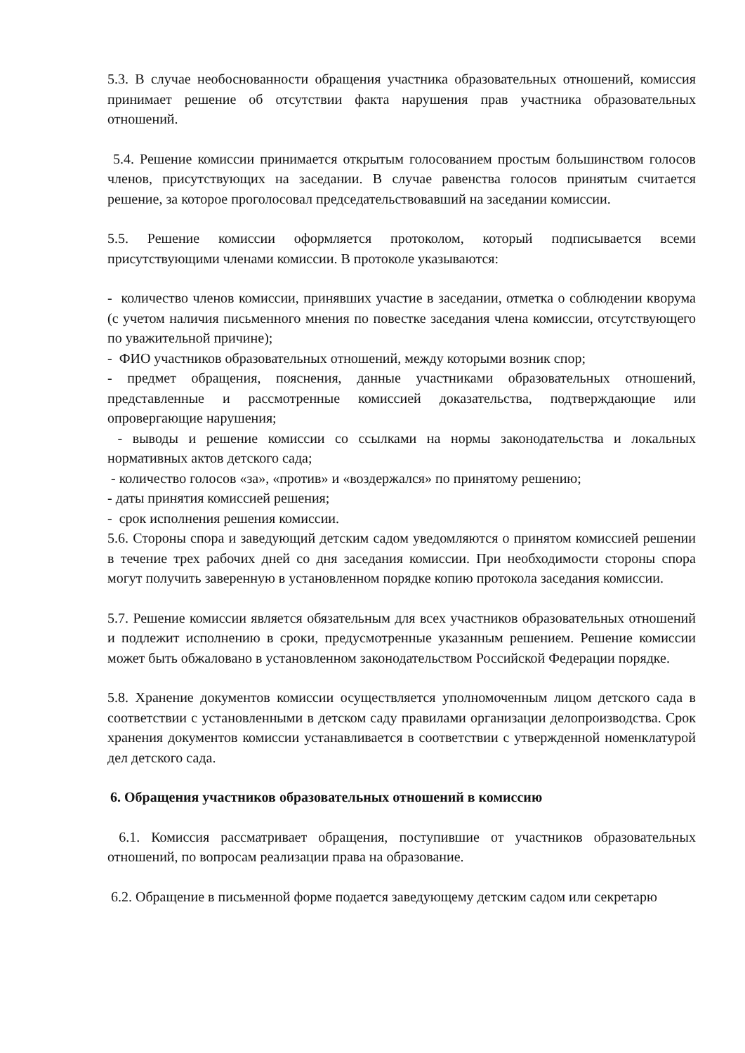5.3. В случае необоснованности обращения участника образовательных отношений, комиссия принимает решение об отсутствии факта нарушения прав участника образовательных отношений.
5.4. Решение комиссии принимается открытым голосованием простым большинством голосов членов, присутствующих на заседании. В случае равенства голосов принятым считается решение, за которое проголосовал председательствовавший на заседании комиссии.
5.5. Решение комиссии оформляется протоколом, который подписывается всеми присутствующими членами комиссии. В протоколе указываются:
- количество членов комиссии, принявших участие в заседании, отметка о соблюдении кворума (с учетом наличия письменного мнения по повестке заседания члена комиссии, отсутствующего по уважительной причине);
- ФИО участников образовательных отношений, между которыми возник спор;
- предмет обращения, пояснения, данные участниками образовательных отношений, представленные и рассмотренные комиссией доказательства, подтверждающие или опровергающие нарушения;
- выводы и решение комиссии со ссылками на нормы законодательства и локальных нормативных актов детского сада;
- количество голосов «за», «против» и «воздержался» по принятому решению;
- даты принятия комиссией решения;
- срок исполнения решения комиссии.
5.6. Стороны спора и заведующий детским садом уведомляются о принятом комиссией решении в течение трех рабочих дней со дня заседания комиссии. При необходимости стороны спора могут получить заверенную в установленном порядке копию протокола заседания комиссии.
5.7. Решение комиссии является обязательным для всех участников образовательных отношений и подлежит исполнению в сроки, предусмотренные указанным решением. Решение комиссии может быть обжаловано в установленном законодательством Российской Федерации порядке.
5.8. Хранение документов комиссии осуществляется уполномоченным лицом детского сада в соответствии с установленными в детском саду правилами организации делопроизводства. Срок хранения документов комиссии устанавливается в соответствии с утвержденной номенклатурой дел детского сада.
6. Обращения участников образовательных отношений в комиссию
6.1. Комиссия рассматривает обращения, поступившие от участников образовательных отношений, по вопросам реализации права на образование.
6.2. Обращение в письменной форме подается заведующему детским садом или секретарю